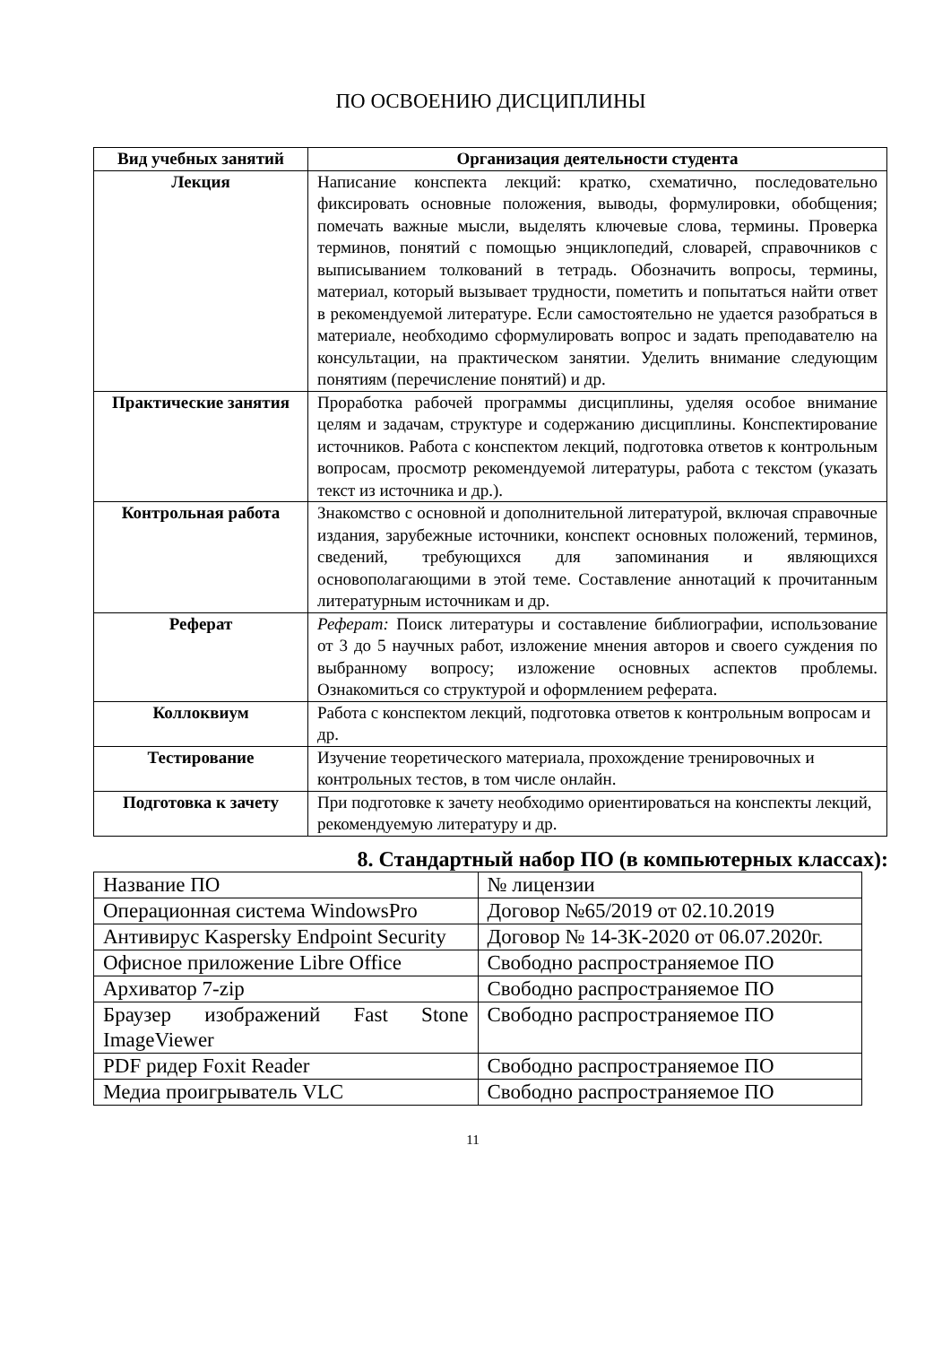ПО ОСВОЕНИЮ ДИСЦИПЛИНЫ
| Вид учебных занятий | Организация деятельности студента |
| --- | --- |
| Лекция | Написание конспекта лекций: кратко, схематично, последовательно фиксировать основные положения, выводы, формулировки, обобщения; помечать важные мысли, выделять ключевые слова, термины. Проверка терминов, понятий с помощью энциклопедий, словарей, справочников с выписыванием толкований в тетрадь. Обозначить вопросы, термины, материал, который вызывает трудности, пометить и попытаться найти ответ в рекомендуемой литературе. Если самостоятельно не удается разобраться в материале, необходимо сформулировать вопрос и задать преподавателю на консультации, на практическом занятии. Уделить внимание следующим понятиям (перечисление понятий) и др. |
| Практические занятия | Проработка рабочей программы дисциплины, уделяя особое внимание целям и задачам, структуре и содержанию дисциплины. Конспектирование источников. Работа с конспектом лекций, подготовка ответов к контрольным вопросам, просмотр рекомендуемой литературы, работа с текстом (указать текст из источника и др.). |
| Контрольная работа | Знакомство с основной и дополнительной литературой, включая справочные издания, зарубежные источники, конспект основных положений, терминов, сведений, требующихся для запоминания и являющихся основополагающими в этой теме. Составление аннотаций к прочитанным литературным источникам и др. |
| Реферат | Реферат: Поиск литературы и составление библиографии, использование от 3 до 5 научных работ, изложение мнения авторов и своего суждения по выбранному вопросу; изложение основных аспектов проблемы. Ознакомиться со структурой и оформлением реферата. |
| Коллоквиум | Работа с конспектом лекций, подготовка ответов к контрольным вопросам и др. |
| Тестирование | Изучение теоретического материала, прохождение тренировочных и контрольных тестов, в том числе онлайн. |
| Подготовка к зачету | При подготовке к зачету необходимо ориентироваться на конспекты лекций, рекомендуемую литературу и др. |
8. Стандартный набор ПО (в компьютерных классах):
| Название ПО | № лицензии |
| Операционная система WindowsPro | Договор №65/2019 от 02.10.2019 |
| Антивирус Kaspersky Endpoint Security | Договор № 14-3К-2020 от 06.07.2020г. |
| Офисное приложение Libre Office | Свободно распространяемое ПО |
| Архиватор 7-zip | Свободно распространяемое ПО |
| Браузер изображений Fast Stone ImageViewer | Свободно распространяемое ПО |
| PDF ридер Foxit Reader | Свободно распространяемое ПО |
| Медиа проигрыватель VLC | Свободно распространяемое ПО |
11